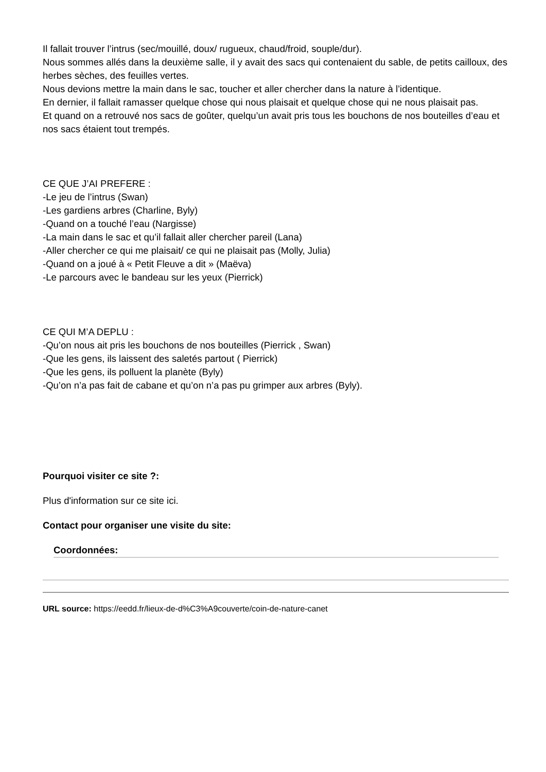Il fallait trouver l’intrus (sec/mouillé, doux/ rugueux, chaud/froid, souple/dur).
Nous sommes allés dans la deuxième salle, il y avait des sacs qui contenaient du sable, de petits cailloux, des herbes sèches, des feuilles vertes.
Nous devions mettre la main dans le sac, toucher et aller chercher dans la nature à l’identique.
En dernier, il fallait ramasser quelque chose qui nous plaisait et quelque chose qui ne nous plaisait pas.
Et quand on a retrouvé nos sacs de goûter, quelqu’un avait pris tous les bouchons de nos bouteilles d’eau et nos sacs étaient tout trempés.
CE QUE J’AI PREFERE :
-Le jeu de l’intrus (Swan)
-Les gardiens arbres (Charline, Byly)
-Quand on a touché l’eau (Nargisse)
-La main dans le sac et qu’il fallait aller chercher pareil (Lana)
-Aller chercher ce qui me plaisait/ ce qui ne plaisait pas (Molly, Julia)
-Quand on a joué à « Petit Fleuve a dit » (Maëva)
-Le parcours avec le bandeau sur les yeux (Pierrick)
CE QUI M’A DEPLU :
-Qu’on nous ait pris les bouchons de nos bouteilles (Pierrick , Swan)
-Que les gens, ils laissent des saletés partout ( Pierrick)
-Que les gens, ils polluent la planète (Byly)
-Qu’on n’a pas fait de cabane et qu’on n’a pas pu grimper aux arbres (Byly).
Pourquoi visiter ce site ?:
Plus d'information sur ce site ici.
Contact pour organiser une visite du site:
Coordonnées:
URL source: https://eedd.fr/lieux-de-d%C3%A9couverte/coin-de-nature-canet